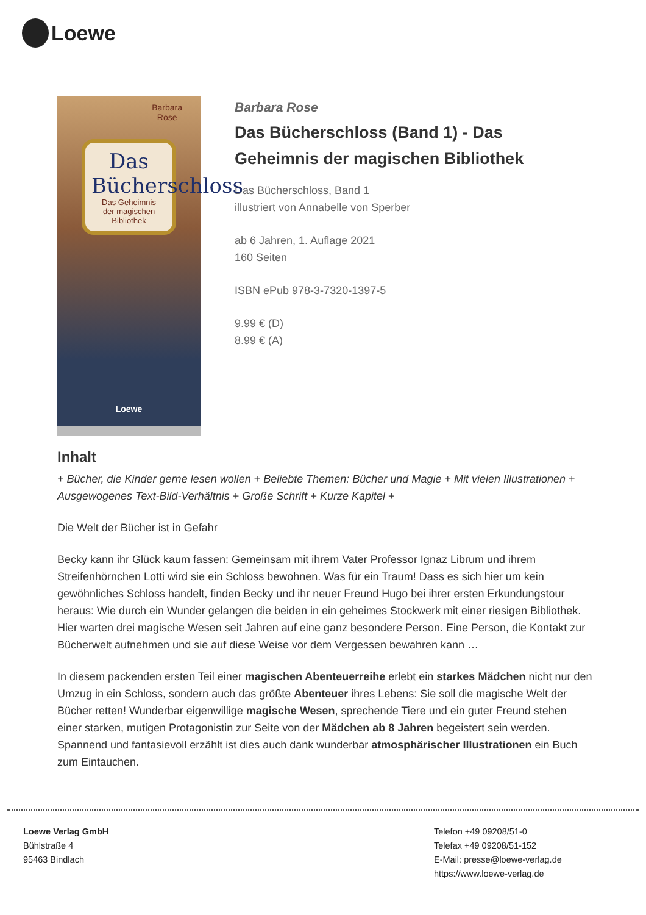Loewe
Barbara
Rose
Das
Bücherschloss
Das Geheimnis
der magischen Bibliothek
Loewe
Barbara Rose
Das Bücherschloss (Band 1) - Das Geheimnis der magischen Bibliothek
Das Bücherschloss, Band 1
illustriert von Annabelle von Sperber
ab 6 Jahren, 1. Auflage 2021
160 Seiten
ISBN ePub 978-3-7320-1397-5
9.99 € (D)
8.99 € (A)
Inhalt
+ Bücher, die Kinder gerne lesen wollen + Beliebte Themen: Bücher und Magie + Mit vielen Illustrationen + Ausgewogenes Text-Bild-Verhältnis + Große Schrift + Kurze Kapitel +
Die Welt der Bücher ist in Gefahr
Becky kann ihr Glück kaum fassen: Gemeinsam mit ihrem Vater Professor Ignaz Librum und ihrem Streifenhörnchen Lotti wird sie ein Schloss bewohnen. Was für ein Traum! Dass es sich hier um kein gewöhnliches Schloss handelt, finden Becky und ihr neuer Freund Hugo bei ihrer ersten Erkundungstour heraus: Wie durch ein Wunder gelangen die beiden in ein geheimes Stockwerk mit einer riesigen Bibliothek. Hier warten drei magische Wesen seit Jahren auf eine ganz besondere Person. Eine Person, die Kontakt zur Bücherwelt aufnehmen und sie auf diese Weise vor dem Vergessen bewahren kann …
In diesem packenden ersten Teil einer magischen Abenteuerreihe erlebt ein starkes Mädchen nicht nur den Umzug in ein Schloss, sondern auch das größte Abenteuer ihres Lebens: Sie soll die magische Welt der Bücher retten! Wunderbar eigenwillige magische Wesen, sprechende Tiere und ein guter Freund stehen einer starken, mutigen Protagonistin zur Seite von der Mädchen ab 8 Jahren begeistert sein werden. Spannend und fantasievoll erzählt ist dies auch dank wunderbar atmosphärischer Illustrationen ein Buch zum Eintauchen.
Loewe Verlag GmbH
Bühlstraße 4
95463 Bindlach
Telefon +49 09208/51-0
Telefax +49 09208/51-152
E-Mail: presse@loewe-verlag.de
https://www.loewe-verlag.de